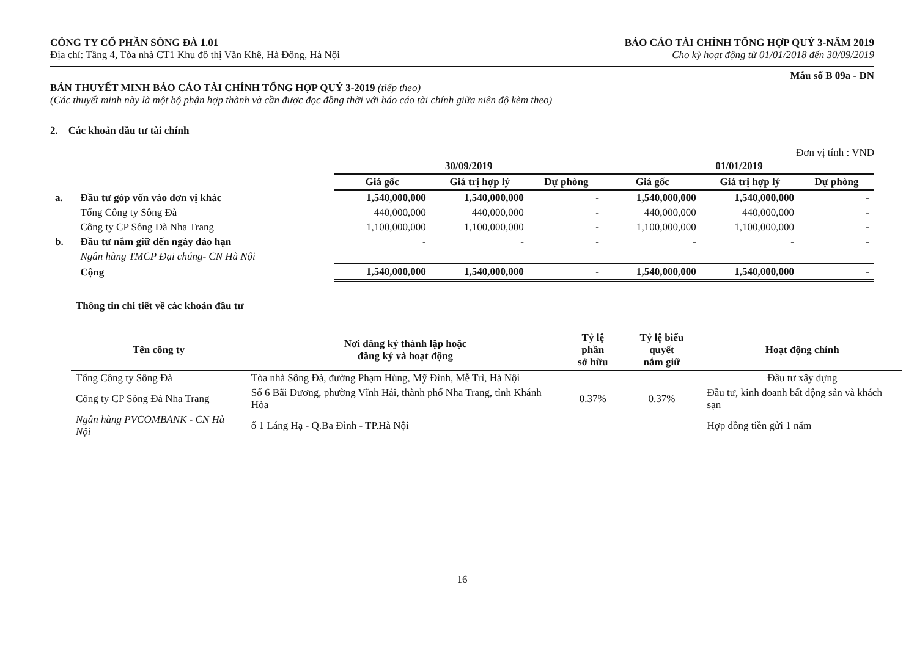CÔNG TY CỔ PHẦN SÔNG ĐÀ 1.01
Địa chỉ: Tầng 4, Tòa nhà CT1 Khu đô thị Văn Khê, Hà Đông, Hà Nội
BÁO CÁO TÀI CHÍNH TỔNG HỢP QUÝ 3-NĂM 2019
Cho kỳ hoạt động từ 01/01/2018 đến 30/09/2019
Mẫu số B 09a - DN
BẢN THUYẾT MINH BÁO CÁO TÀI CHÍNH TỔNG HỢP QUÝ 3-2019 (tiếp theo)
(Các thuyết minh này là một bộ phận hợp thành và cần được đọc đồng thời với báo cáo tài chính giữa niên độ kèm theo)
2. Các khoản đầu tư tài chính
Đơn vị tính : VND
| | | 30/09/2019 | | | 01/01/2019 | | |
| --- | --- | --- | --- | --- | --- | --- | --- |
| | | Giá gốc | Giá trị hợp lý | Dự phòng | Giá gốc | Giá trị hợp lý | Dự phòng |
| a. | Đầu tư góp vốn vào đơn vị khác | 1,540,000,000 | 1,540,000,000 | - | 1,540,000,000 | 1,540,000,000 | - |
| | Tổng Công ty Sông Đà | 440,000,000 | 440,000,000 | - | 440,000,000 | 440,000,000 | - |
| | Công ty CP Sông Đà Nha Trang | 1,100,000,000 | 1,100,000,000 | - | 1,100,000,000 | 1,100,000,000 | - |
| b. | Đầu tư nắm giữ đến ngày đáo hạn | - | - | - | - | - | - |
| | Ngân hàng TMCP Đại chúng- CN Hà Nội | | | | | | |
| | Cộng | 1,540,000,000 | 1,540,000,000 | - | 1,540,000,000 | 1,540,000,000 | - |
Thông tin chi tiết về các khoản đầu tư
| Tên công ty | Nơi đăng ký thành lập hoặc đăng ký và hoạt động | Tỷ lệ phần sở hữu | Tỷ lệ biểu quyết nắm giữ | Hoạt động chính |
| --- | --- | --- | --- | --- |
| Tổng Công ty Sông Đà | Tòa nhà Sông Đà, đường Phạm Hùng, Mỹ Đình, Mễ Trì, Hà Nội | | | Đầu tư xây dựng |
| Công ty CP Sông Đà Nha Trang | Số 6 Bãi Dương, phường Vĩnh Hải, thành phố Nha Trang, tỉnh Khánh Hòa | 0.37% | 0.37% | Đầu tư, kinh doanh bất động sản và khách sạn |
| Ngân hàng PVCOMBANK - CN Hà Nội | ố 1 Láng Hạ - Q.Ba Đình - TP.Hà Nội | | | Hợp đồng tiền gửi 1 năm |
16